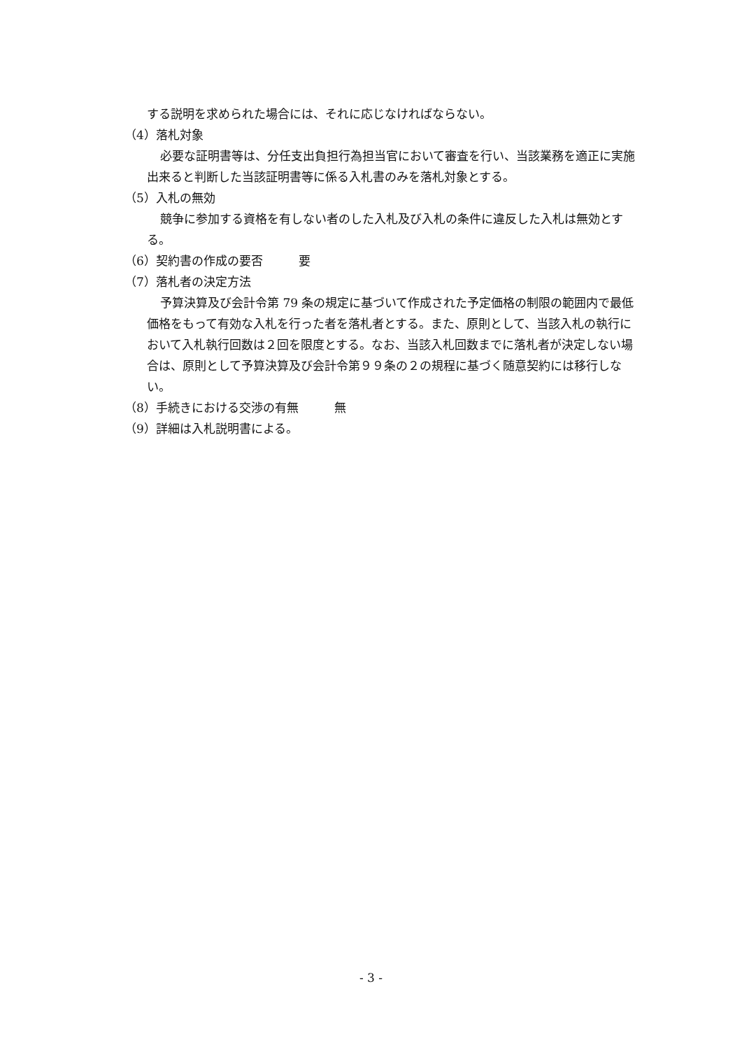する説明を求められた場合には、それに応じなければならない。
（4）落札対象
必要な証明書等は、分任支出負担行為担当官において審査を行い、当該業務を適正に実施出来ると判断した当該証明書等に係る入札書のみを落札対象とする。
（5）入札の無効
競争に参加する資格を有しない者のした入札及び入札の条件に違反した入札は無効とする。
（6）契約書の作成の要否　　　要
（7）落札者の決定方法
予算決算及び会計令第 79 条の規定に基づいて作成された予定価格の制限の範囲内で最低価格をもって有効な入札を行った者を落札者とする。また、原則として、当該入札の執行において入札執行回数は２回を限度とする。なお、当該入札回数までに落札者が決定しない場合は、原則として予算決算及び会計令第９９条の２の規程に基づく随意契約には移行しない。
（8）手続きにおける交渉の有無　　　無
（9）詳細は入札説明書による。
- 3 -